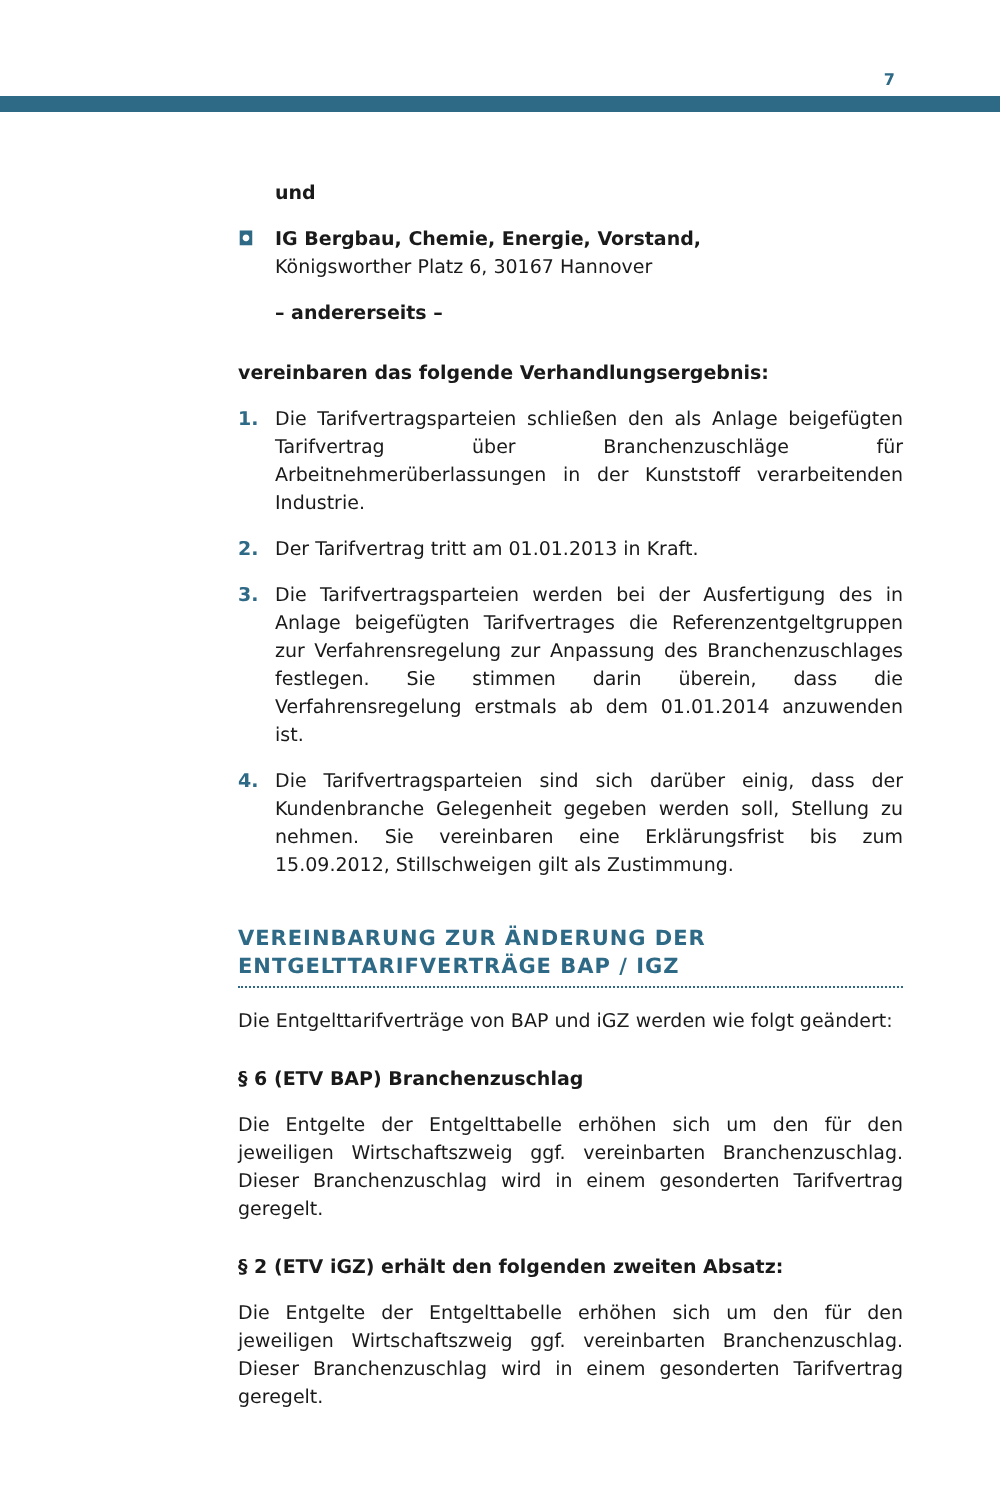7
und
◘ IG Bergbau, Chemie, Energie, Vorstand,
Königsworther Platz 6, 30167 Hannover
– andererseits –
vereinbaren das folgende Verhandlungsergebnis:
1. Die Tarifvertragsparteien schließen den als Anlage beigefügten Tarifvertrag über Branchenzuschläge für Arbeitnehmerüberlassungen in der Kunststoff verarbeitenden Industrie.
2. Der Tarifvertrag tritt am 01.01.2013 in Kraft.
3. Die Tarifvertragsparteien werden bei der Ausfertigung des in Anlage beigefügten Tarifvertrages die Referenzentgeltgruppen zur Verfahrensregelung zur Anpassung des Branchenzuschlages festlegen. Sie stimmen darin überein, dass die Verfahrensregelung erstmals ab dem 01.01.2014 anzuwenden ist.
4. Die Tarifvertragsparteien sind sich darüber einig, dass der Kundenbranche Gelegenheit gegeben werden soll, Stellung zu nehmen. Sie vereinbaren eine Erklärungsfrist bis zum 15.09.2012, Stillschweigen gilt als Zustimmung.
VEREINBARUNG ZUR ÄNDERUNG DER
ENTGELTTARIFVERTRÄGE BAP / IGZ
Die Entgelttarifverträge von BAP und iGZ werden wie folgt geändert:
§ 6 (ETV BAP) Branchenzuschlag
Die Entgelte der Entgelttabelle erhöhen sich um den für den jeweiligen Wirtschaftszweig ggf. vereinbarten Branchenzuschlag. Dieser Branchenzuschlag wird in einem gesonderten Tarifvertrag geregelt.
§ 2 (ETV iGZ) erhält den folgenden zweiten Absatz:
Die Entgelte der Entgelttabelle erhöhen sich um den für den jeweiligen Wirtschaftszweig ggf. vereinbarten Branchenzuschlag. Dieser Branchenzuschlag wird in einem gesonderten Tarifvertrag geregelt.